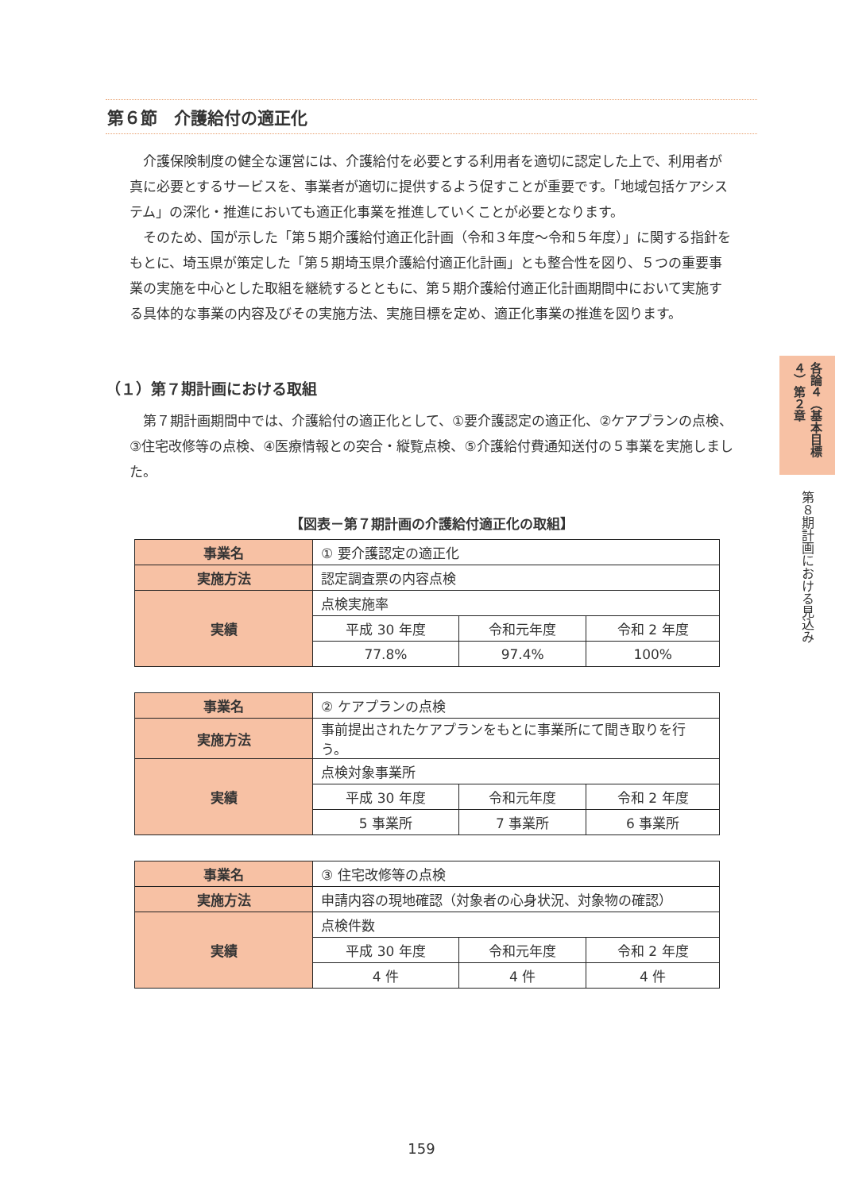第６節　介護給付の適正化
介護保険制度の健全な運営には、介護給付を必要とする利用者を適切に認定した上で、利用者が真に必要とするサービスを、事業者が適切に提供するよう促すことが重要です。「地域包括ケアシステム」の深化・推進においても適正化事業を推進していくことが必要となります。
そのため、国が示した「第５期介護給付適正化計画（令和３年度～令和５年度）」に関する指針をもとに、埼玉県が策定した「第５期埼玉県介護給付適正化計画」とも整合性を図り、５つの重要事業の実施を中心とした取組を継続するとともに、第５期介護給付適正化計画期間中において実施する具体的な事業の内容及びその実施方法、実施目標を定め、適正化事業の推進を図ります。
（１）第７期計画における取組
第７期計画期間中では、介護給付の適正化として、①要介護認定の適正化、②ケアプランの点検、③住宅改修等の点検、④医療情報との突合・縦覧点検、⑤介護給付費通知送付の５事業を実施しました。
【図表－第７期計画の介護給付適正化の取組】
| 事業名 | ① 要介護認定の適正化 | | |
| 実施方法 | 認定調査票の内容点検 | | |
| 実績 | 点検実施率 | | |
| | 平成 30 年度 | 令和元年度 | 令和 2 年度 |
| | 77.8% | 97.4% | 100% |
| 事業名 | ② ケアプランの点検 | | |
| 実施方法 | 事前提出されたケアプランをもとに事業所にて聞き取りを行う。 | | |
| 実績 | 点検対象事業所 | | |
| | 平成 30 年度 | 令和元年度 | 令和 2 年度 |
| | 5 事業所 | 7 事業所 | 6 事業所 |
| 事業名 | ③ 住宅改修等の点検 | | |
| 実施方法 | 申請内容の現地確認（対象者の心身状況、対象物の確認） | | |
| 実績 | 点検件数 | | |
| | 平成 30 年度 | 令和元年度 | 令和 2 年度 |
| | 4 件 | 4 件 | 4 件 |
各論４（基本目標４）第２章
第８期計画における見込み
159